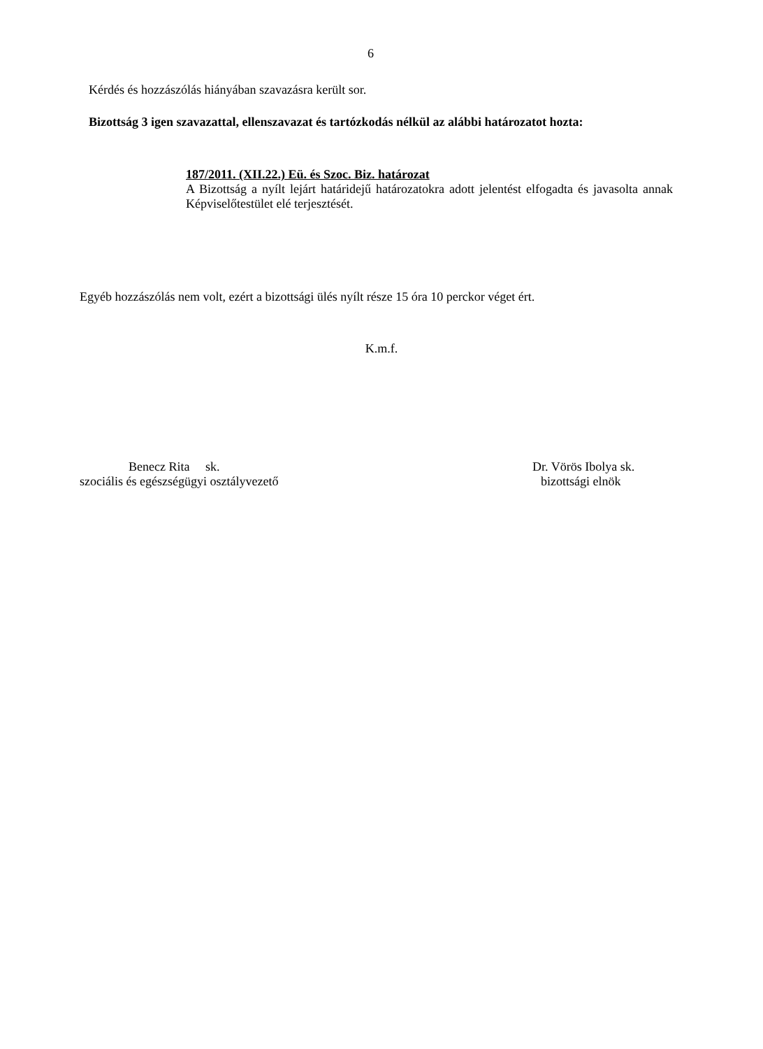6
Kérdés és hozzászólás hiányában szavazásra került sor.
Bizottság 3 igen szavazattal, ellenszavazat és tartózkodás nélkül az alábbi határozatot hozta:
187/2011. (XII.22.) Eü. és Szoc. Biz. határozat
A Bizottság a nyílt lejárt határidejű határozatokra adott jelentést elfogadta és javasolta annak Képviselőtestület elé terjesztését.
Egyéb hozzászólás nem volt, ezért a bizottsági ülés nyílt része 15 óra 10 perckor véget ért.
K.m.f.
Benecz Rita sk.
szociális és egészségügyi osztályvezető
Dr. Vörös Ibolya sk.
bizottsági elnök